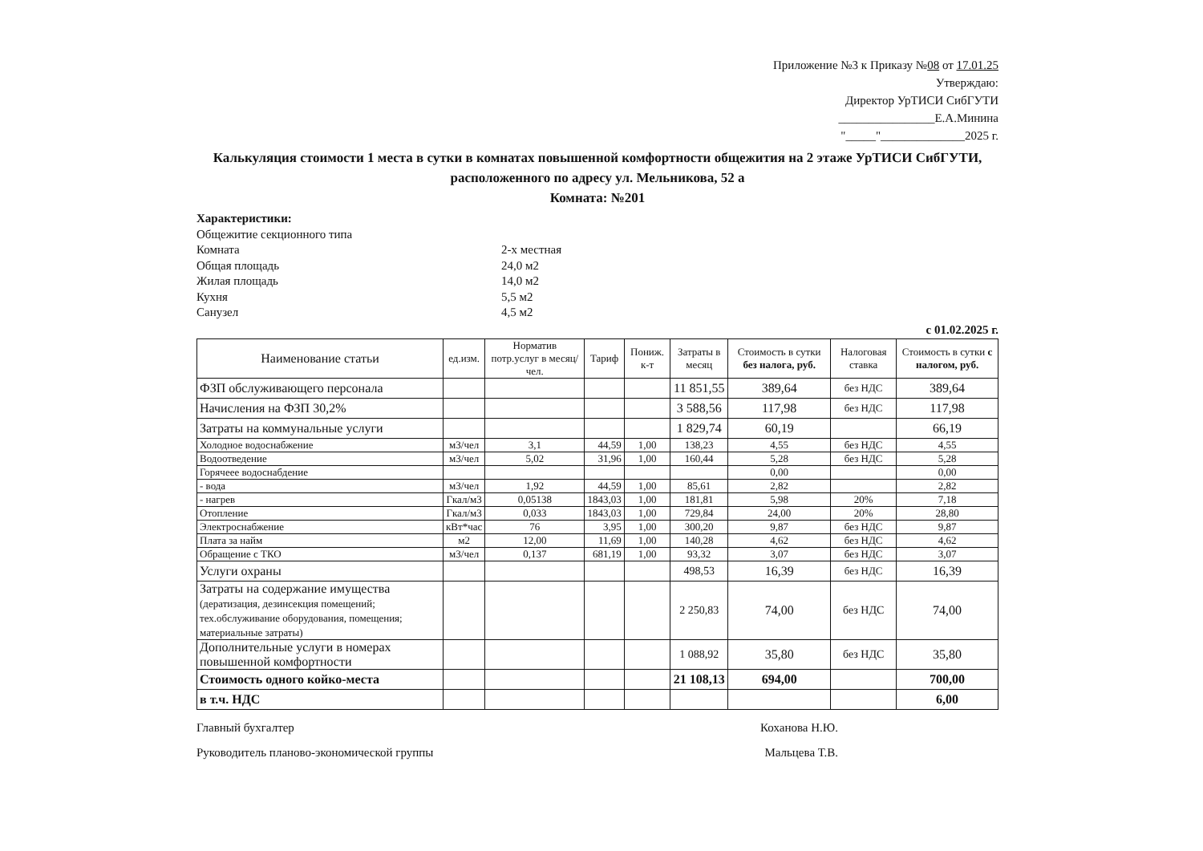Приложение №3 к Приказу №08 от 17.01.25
Утверждаю:
Директор УрТИСИ СибГУТИ
________________Е.А.Минина
"_____"______________2025 г.
Калькуляция стоимости 1 места в сутки в комнатах повышенной комфортности общежития на 2 этаже УрТИСИ СибГУТИ,
расположенного по адресу ул. Мельникова, 52 а
Комната: №201
Характеристики:
Общежитие секционного типа
Комната 2-х местная
Общая площадь 24,0 м2
Жилая площадь 14,0 м2
Кухня 5,5 м2
Санузел 4,5 м2
с 01.02.2025 г.
| Наименование статьи | ед.изм. | Норматив потр.услуг в месяц/чел. | Тариф | Пониж. к-т | Затраты в месяц | Стоимость в сутки без налога, руб. | Налоговая ставка | Стоимость в сутки с налогом, руб. |
| --- | --- | --- | --- | --- | --- | --- | --- | --- |
| ФЗП обслуживающего персонала | | | | | 11 851,55 | 389,64 | без НДС | 389,64 |
| Начисления на ФЗП 30,2% | | | | | 3 588,56 | 117,98 | без НДС | 117,98 |
| Затраты на коммунальные услуги | | | | | 1 829,74 | 60,19 | | 66,19 |
| Холодное водоснабжение | м3/чел | 3,1 | 44,59 | 1,00 | 138,23 | 4,55 | без НДС | 4,55 |
| Водоотведение | м3/чел | 5,02 | 31,96 | 1,00 | 160,44 | 5,28 | без НДС | 5,28 |
| Горячеее водоснабдение | | | | | | 0,00 | | 0,00 |
| - вода | м3/чел | 1,92 | 44,59 | 1,00 | 85,61 | 2,82 | | 2,82 |
| - нагрев | Гкал/м3 | 0,05138 | 1843,03 | 1,00 | 181,81 | 5,98 | 20% | 7,18 |
| Отопление | Гкал/м3 | 0,033 | 1843,03 | 1,00 | 729,84 | 24,00 | 20% | 28,80 |
| Электроснабжение | кВт*час | 76 | 3,95 | 1,00 | 300,20 | 9,87 | без НДС | 9,87 |
| Плата за найм | м2 | 12,00 | 11,69 | 1,00 | 140,28 | 4,62 | без НДС | 4,62 |
| Обращение с ТКО | м3/чел | 0,137 | 681,19 | 1,00 | 93,32 | 3,07 | без НДС | 3,07 |
| Услуги охраны | | | | | 498,53 | 16,39 | без НДС | 16,39 |
| Затраты на содержание имущества (дератизация, дезинсекция помещений; тех.обслуживание оборудования, помещения; материальные затраты) | | | | | 2 250,83 | 74,00 | без НДС | 74,00 |
| Дополнительные услуги в номерах повышенной комфортности | | | | | 1 088,92 | 35,80 | без НДС | 35,80 |
| Стоимость одного койко-места | | | | | 21 108,13 | 694,00 | | 700,00 |
| в т.ч. НДС | | | | | | | | 6,00 |
Главный бухгалтер Коханова Н.Ю.
Руководитель планово-экономической группы Мальцева Т.В.